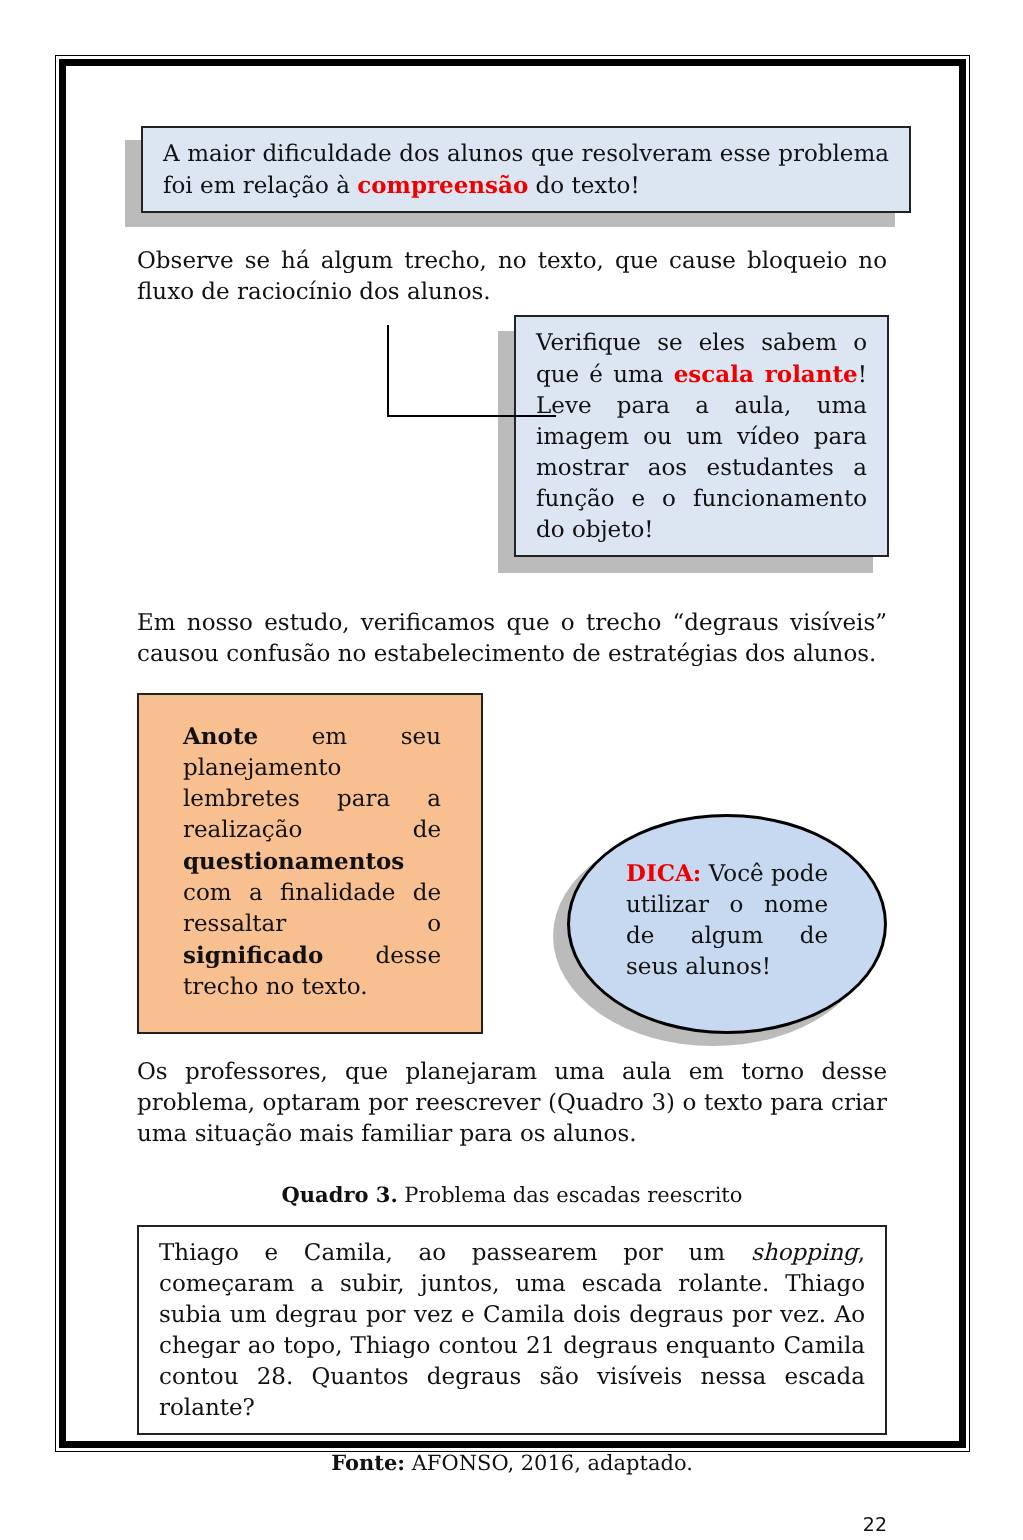A maior dificuldade dos alunos que resolveram esse problema foi em relação à compreensão do texto!
Observe se há algum trecho, no texto, que cause bloqueio no fluxo de raciocínio dos alunos.
Verifique se eles sabem o que é uma escala rolante! Leve para a aula, uma imagem ou um vídeo para mostrar aos estudantes a função e o funcionamento do objeto!
Em nosso estudo, verificamos que o trecho “degraus visíveis” causou confusão no estabelecimento de estratégias dos alunos.
Anote em seu planejamento lembretes para a realização de questionamentos com a finalidade de ressaltar o significado desse trecho no texto.
DICA: Você pode utilizar o nome de algum de seus alunos!
Os professores, que planejaram uma aula em torno desse problema, optaram por reescrever (Quadro 3) o texto para criar uma situação mais familiar para os alunos.
Quadro 3. Problema das escadas reescrito
Thiago e Camila, ao passearem por um shopping, começaram a subir, juntos, uma escada rolante. Thiago subia um degrau por vez e Camila dois degraus por vez. Ao chegar ao topo, Thiago contou 21 degraus enquanto Camila contou 28. Quantos degraus são visíveis nessa escada rolante?
Fonte: AFONSO, 2016, adaptado.
22